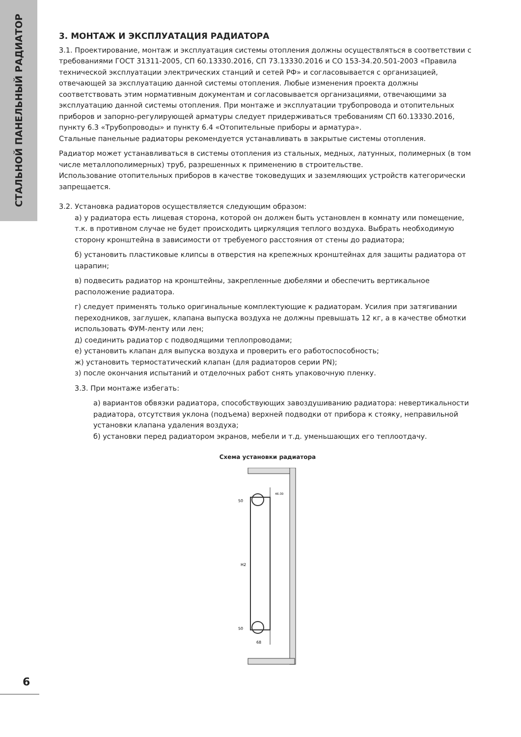СТАЛЬНОЙ ПАНЕЛЬНЫЙ РАДИАТОР
3. МОНТАЖ И ЭКСПЛУАТАЦИЯ РАДИАТОРА
3.1. Проектирование, монтаж и эксплуатация системы отопления должны осуществляться в соответствии с требованиями ГОСТ 31311-2005, СП 60.13330.2016, СП 73.13330.2016 и СО 153-34.20.501-2003 «Правила технической эксплуатации электрических станций и сетей РФ» и согласовывается с организацией, отвечающей за эксплуатацию данной системы отопления. Любые изменения проекта должны соответствовать этим нормативным документам и согласовывается организациями, отвечающими за эксплуатацию данной системы отопления. При монтаже и эксплуатации трубопровода и отопительных приборов и запорно-регулирующей арматуры следует придерживаться требованиям СП 60.13330.2016, пункту 6.3 «Трубопроводы» и пункту 6.4 «Отопительные приборы и арматура».
Стальные панельные радиаторы рекомендуется устанавливать в закрытые системы отопления.
Радиатор может устанавливаться в системы отопления из стальных, медных, латунных, полимерных (в том числе металлополимерных) труб, разрешенных к применению в строительстве.
Использование отопительных приборов в качестве токоведущих и заземляющих устройств категорически запрещается.
3.2. Установка радиаторов осуществляется следующим образом:
а) у радиатора есть лицевая сторона, которой он должен быть установлен в комнату или помещение, т.к. в противном случае не будет происходить циркуляция теплого воздуха. Выбрать необходимую сторону кронштейна в зависимости от требуемого расстояния от стены до радиатора;
б) установить пластиковые клипсы в отверстия на крепежных кронштейнах для защиты радиатора от царапин;
в) подвесить радиатор на кронштейны, закрепленные дюбелями и обеспечить вертикальное расположение радиатора.
г) следует применять только оригинальные комплектующие к радиаторам. Усилия при затягивании переходников, заглушек, клапана выпуска воздуха не должны превышать 12 кг, а в качестве обмотки использовать ФУМ-ленту или лен;
д) соединить радиатор с подводящими теплопроводами;
е) установить клапан для выпуска воздуха и проверить его работоспособность;
ж) установить термостатический клапан (для радиаторов серии PN);
з) после окончания испытаний и отделочных работ снять упаковочную пленку.
3.3. При монтаже избегать:
а) вариантов обвязки радиатора, способствующих завоздушиванию радиатора: невертикальности радиатора, отсутствия уклона (подъема) верхней подводки от прибора к стояку, неправильной установки клапана удаления воздуха;
б) установки перед радиатором экранов, мебели и т.д. уменьшающих его теплоотдачу.
Схема установки радиатора
H2
50
50
68
46-30
6